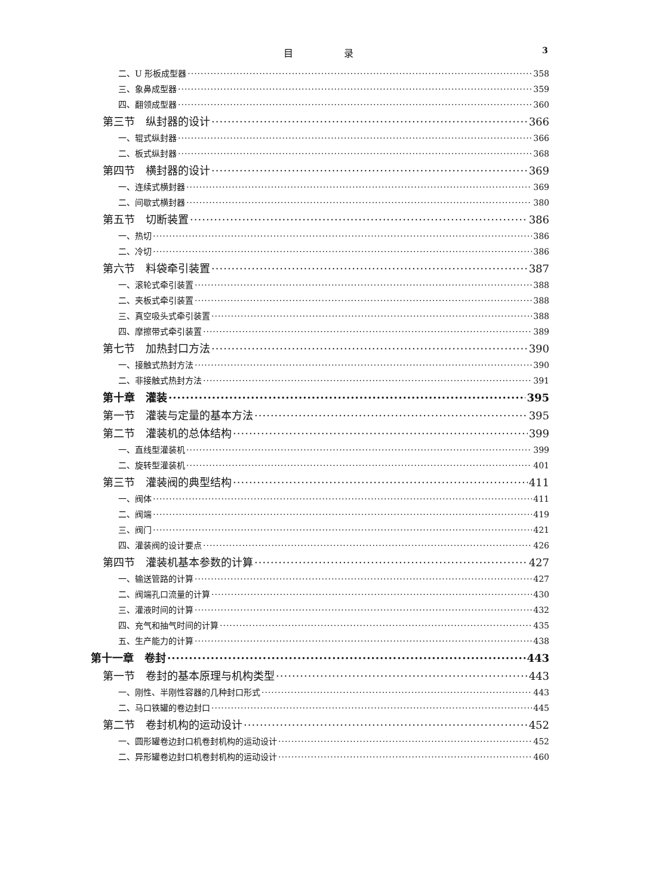目 录 3
二、U 形板成型器 358
三、象鼻成型器 359
四、翻领成型器 360
第三节　纵封器的设计 366
一、辊式纵封器 366
二、板式纵封器 368
第四节　横封器的设计 369
一、连续式横封器 369
二、间歇式横封器 380
第五节　切断装置 386
一、热切 386
二、冷切 386
第六节　料袋牵引装置 387
一、滚轮式牵引装置 388
二、夹板式牵引装置 388
三、真空吸头式牵引装置 388
四、摩擦带式牵引装置 389
第七节　加热封口方法 390
一、接触式热封方法 390
二、非接触式热封方法 391
第十章　灌装 395
第一节　灌装与定量的基本方法 395
第二节　灌装机的总体结构 399
一、直线型灌装机 399
二、旋转型灌装机 401
第三节　灌装阀的典型结构 411
一、阀体 411
二、阀端 419
三、阀门 421
四、灌装阀的设计要点 426
第四节　灌装机基本参数的计算 427
一、输送管路的计算 427
二、阀端孔口流量的计算 430
三、灌液时间的计算 432
四、充气和抽气时间的计算 435
五、生产能力的计算 438
第十一章　卷封 443
第一节　卷封的基本原理与机构类型 443
一、刚性、半刚性容器的几种封口形式 443
二、马口铁罐的卷边封口 445
第二节　卷封机构的运动设计 452
一、圆形罐卷边封口机卷封机构的运动设计 452
二、异形罐卷边封口机卷封机构的运动设计 460